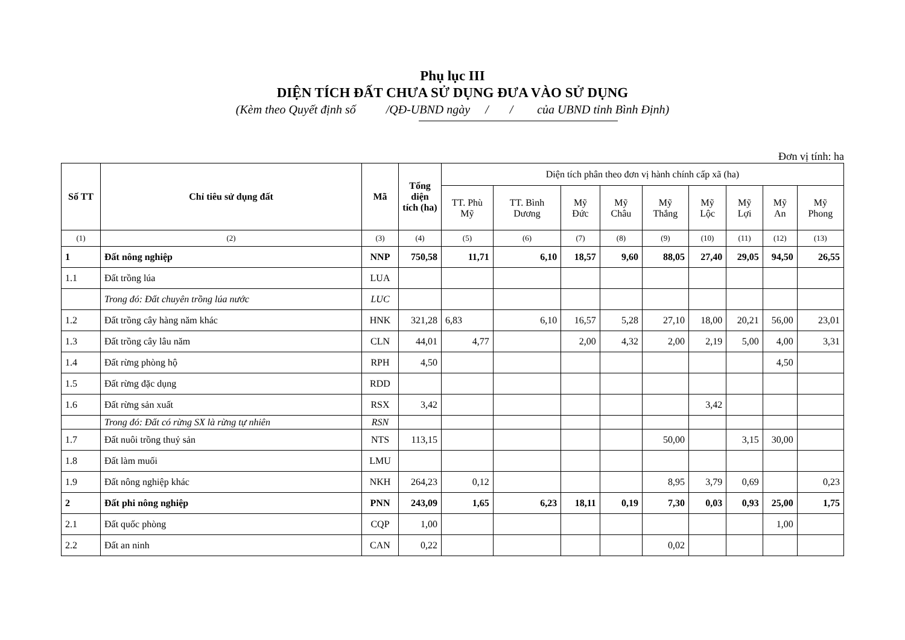Phụ lục III
DIỆN TÍCH ĐẤT CHƯA SỬ DỤNG ĐƯA VÀO SỬ DỤNG
(Kèm theo Quyết định số /QĐ-UBND ngày / / của UBND tỉnh Bình Định)
Đơn vị tính: ha
| Số TT | Chỉ tiêu sử dụng đất | Mã | Tổng diện tích (ha) | Diện tích phân theo đơn vị hành chính cấp xã (ha) | | | | | | | | |
| --- | --- | --- | --- | --- | --- | --- | --- | --- | --- | --- | --- | --- |
| | | | | TT. Phù Mỹ | TT. Bình Dương | Mỹ Đức | Mỹ Châu | Mỹ Thắng | Mỹ Lộc | Mỹ Lợi | Mỹ An | Mỹ Phong |
| (1) | (2) | (3) | (4) | (5) | (6) | (7) | (8) | (9) | (10) | (11) | (12) | (13) |
| 1 | Đất nông nghiệp | NNP | 750,58 | 11,71 | 6,10 | 18,57 | 9,60 | 88,05 | 27,40 | 29,05 | 94,50 | 26,55 |
| 1.1 | Đất trồng lúa | LUA | | | | | | | | | | |
| | Trong đó: Đất chuyên trồng lúa nước | LUC | | | | | | | | | | |
| 1.2 | Đất trồng cây hàng năm khác | HNK | 321,28 | 6,83 | 6,10 | 16,57 | 5,28 | 27,10 | 18,00 | 20,21 | 56,00 | 23,01 |
| 1.3 | Đất trồng cây lâu năm | CLN | 44,01 | 4,77 | | 2,00 | 4,32 | 2,00 | 2,19 | 5,00 | 4,00 | 3,31 |
| 1.4 | Đất rừng phòng hộ | RPH | 4,50 | | | | | | | | 4,50 | |
| 1.5 | Đất rừng đặc dụng | RDD | | | | | | | | | | |
| 1.6 | Đất rừng sản xuất | RSX | 3,42 | | | | | | 3,42 | | | |
| | Trong đó: Đất có rừng SX là rừng tự nhiên | RSN | | | | | | | | | | |
| 1.7 | Đất nuôi trồng thuỷ sản | NTS | 113,15 | | | | | 50,00 | | 3,15 | 30,00 | |
| 1.8 | Đất làm muối | LMU | | | | | | | | | | |
| 1.9 | Đất nông nghiệp khác | NKH | 264,23 | 0,12 | | | | 8,95 | 3,79 | 0,69 | | 0,23 |
| 2 | Đất phi nông nghiệp | PNN | 243,09 | 1,65 | 6,23 | 18,11 | 0,19 | 7,30 | 0,03 | 0,93 | 25,00 | 1,75 |
| 2.1 | Đất quốc phòng | CQP | 1,00 | | | | | | | | 1,00 | |
| 2.2 | Đất an ninh | CAN | 0,22 | | | | | 0,02 | | | | |